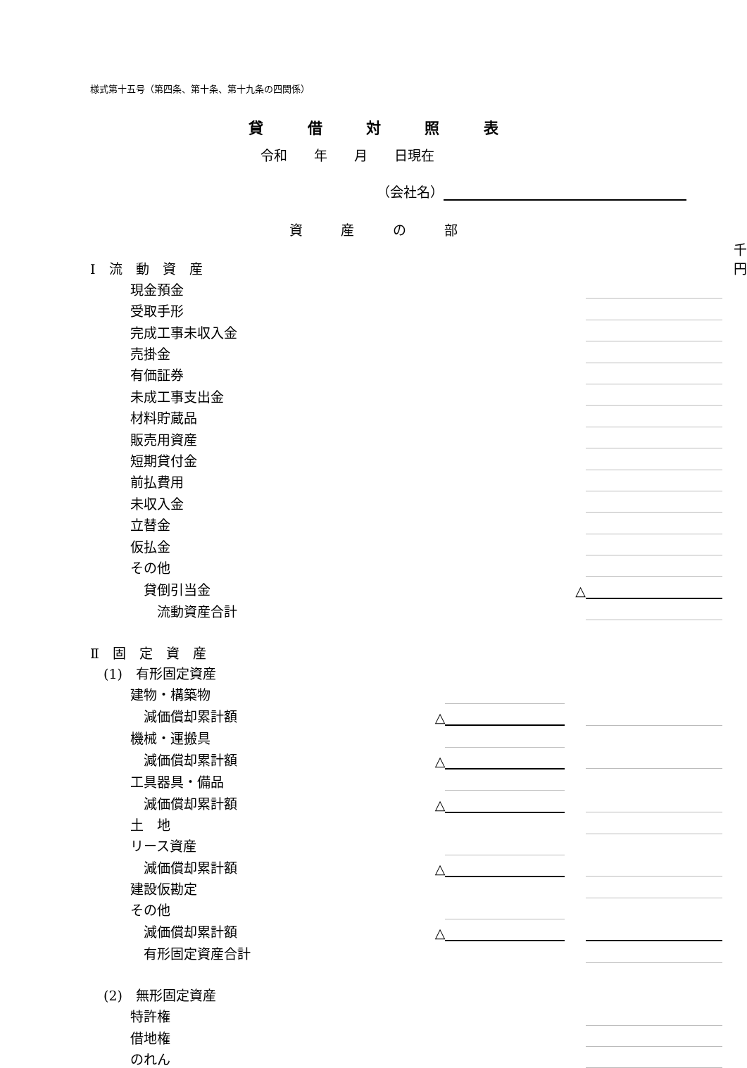様式第十五号（第四条、第十条、第十九条の四関係）
貸 借 対 照 表
令和　　年　　月　　日現在
（会社名）
資 産 の 部
| Ⅰ 流 動 資 産 | | | | | 千円 |
| 現金預金 | | | | | |
| 受取手形 | | | | | |
| 完成工事未収入金 | | | | | |
| 売掛金 | | | | | |
| 有価証券 | | | | | |
| 未成工事支出金 | | | | | |
| 材料貯蔵品 | | | | | |
| 販売用資産 | | | | | |
| 短期貸付金 | | | | | |
| 前払費用 | | | | | |
| 未収入金 | | | | | |
| 立替金 | | | | | |
| 仮払金 | | | | | |
| その他 | | | | | |
| 貸倒引当金 | | | △ | | |
| 流動資産合計 | | | | | |
| Ⅱ 固 定 資 産 | | | | | |
| (1) 有形固定資産 | | | | | |
| 建物・構築物 | | | | | |
| 減価償却累計額 | △ | | | | |
| 機械・運搬具 | | | | | |
| 減価償却累計額 | △ | | | | |
| 工具器具・備品 | | | | | |
| 減価償却累計額 | △ | | | | |
| 土 地 | | | | | |
| リース資産 | | | | | |
| 減価償却累計額 | △ | | | | |
| 建設仮勘定 | | | | | |
| その他 | | | | | |
| 減価償却累計額 | △ | | | | |
| 有形固定資産合計 | | | | | |
| (2) 無形固定資産 | | | | | |
| 特許権 | | | | | |
| 借地権 | | | | | |
| のれん | | | | | |